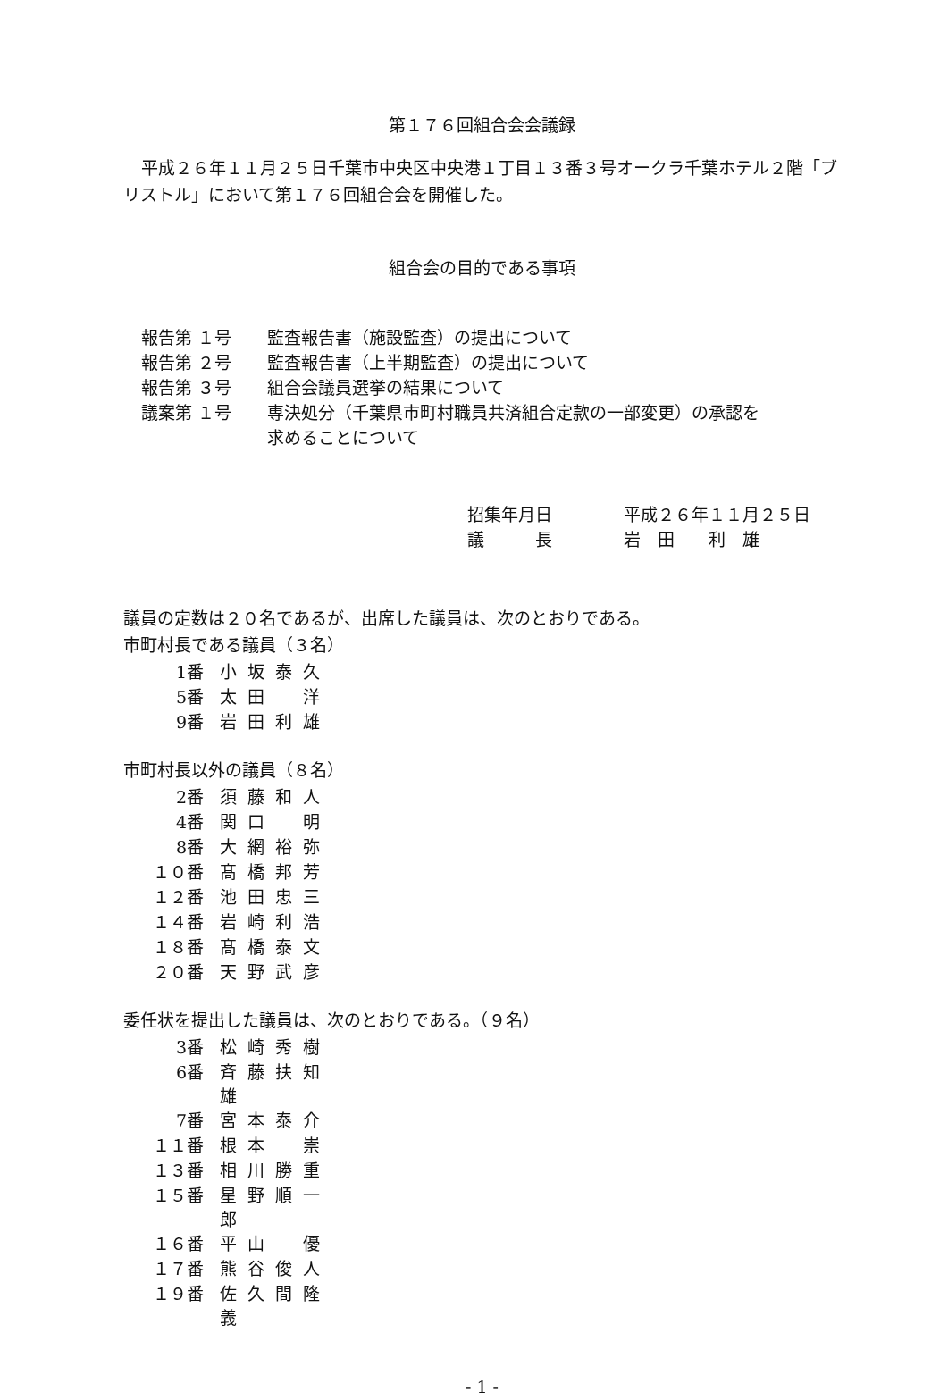第１７６回組合会会議録
平成２６年１１月２５日千葉市中央区中央港１丁目１３番３号オークラ千葉ホテル２階「ブリストル」において第１７６回組合会を開催した。
組合会の目的である事項
| 報告第 １号 | 監査報告書（施設監査）の提出について |
| 報告第 ２号 | 監査報告書（上半期監査）の提出について |
| 報告第 ３号 | 組合会議員選挙の結果について |
| 議案第 １号 | 専決処分（千葉県市町村職員共済組合定款の一部変更）の承認を |
| | 求めることについて |
| 招集年月日 | 平成２６年１１月２５日 |
| 議 長 | 岩 田 利 雄 |
議員の定数は２０名であるが、出席した議員は、次のとおりである。
市町村長である議員（３名）
| 1番 | 小坂泰久 |
| 5番 | 太田 洋 |
| 9番 | 岩田利雄 |
市町村長以外の議員（８名）
| 2番 | 須藤和人 |
| 4番 | 関口 明 |
| 8番 | 大網裕弥 |
| １０番 | 髙橋邦芳 |
| １２番 | 池田忠三 |
| １４番 | 岩崎利浩 |
| １８番 | 髙橋泰文 |
| ２０番 | 天野武彦 |
委任状を提出した議員は、次のとおりである。（９名）
| 3番 | 松崎秀樹 |
| 6番 | 斉藤扶知雄 |
| 7番 | 宮本泰介 |
| １１番 | 根本 崇 |
| １３番 | 相川勝重 |
| １５番 | 星野順一郎 |
| １６番 | 平山 優 |
| １７番 | 熊谷俊人 |
| １９番 | 佐久間隆義 |
- 1 -